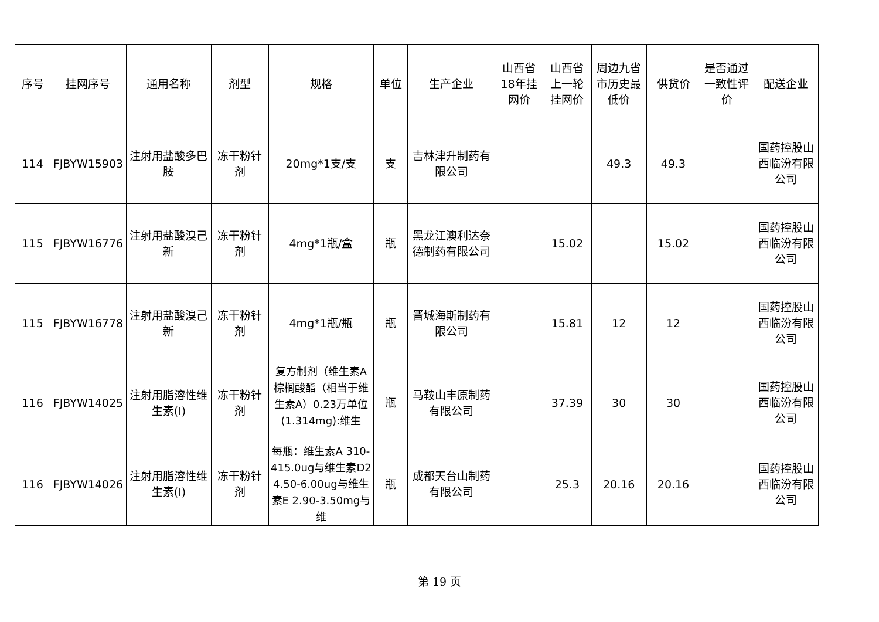| 序号 | 挂网序号 | 通用名称 | 剂型 | 规格 | 单位 | 生产企业 | 山西省18年挂网价 | 山西省上一轮挂网价 | 周边九省市历史最低价 | 供货价 | 是否通过一致性评价 | 配送企业 |
| --- | --- | --- | --- | --- | --- | --- | --- | --- | --- | --- | --- | --- |
| 114 | FJBYW15903 | 注射用盐酸多巴胺 | 冻干粉针剂 | 20mg*1支/支 | 支 | 吉林津升制药有限公司 | | | 49.3 | 49.3 | | 国药控股山西临汾有限公司 |
| 115 | FJBYW16776 | 注射用盐酸溴己新 | 冻干粉针剂 | 4mg*1瓶/盒 | 瓶 | 黑龙江澳利达奈德制药有限公司 | | 15.02 | | 15.02 | | 国药控股山西临汾有限公司 |
| 115 | FJBYW16778 | 注射用盐酸溴己新 | 冻干粉针剂 | 4mg*1瓶/瓶 | 瓶 | 晋城海斯制药有限公司 | | 15.81 | 12 | 12 | | 国药控股山西临汾有限公司 |
| 116 | FJBYW14025 | 注射用脂溶性维生素(I) | 冻干粉针剂 | 复方制剂（维生素A棕榈酸酯（相当于维生素A）0.23万单位(1.314mg):维生 | 瓶 | 马鞍山丰原制药有限公司 | | 37.39 | 30 | 30 | | 国药控股山西临汾有限公司 |
| 116 | FJBYW14026 | 注射用脂溶性维生素(I) | 冻干粉针剂 | 每瓶：维生素A 310-415.0ug与维生素D2 4.50-6.00ug与维生素E 2.90-3.50mg与维 | 瓶 | 成都天台山制药有限公司 | | 25.3 | 20.16 | 20.16 | | 国药控股山西临汾有限公司 |
第 19 页